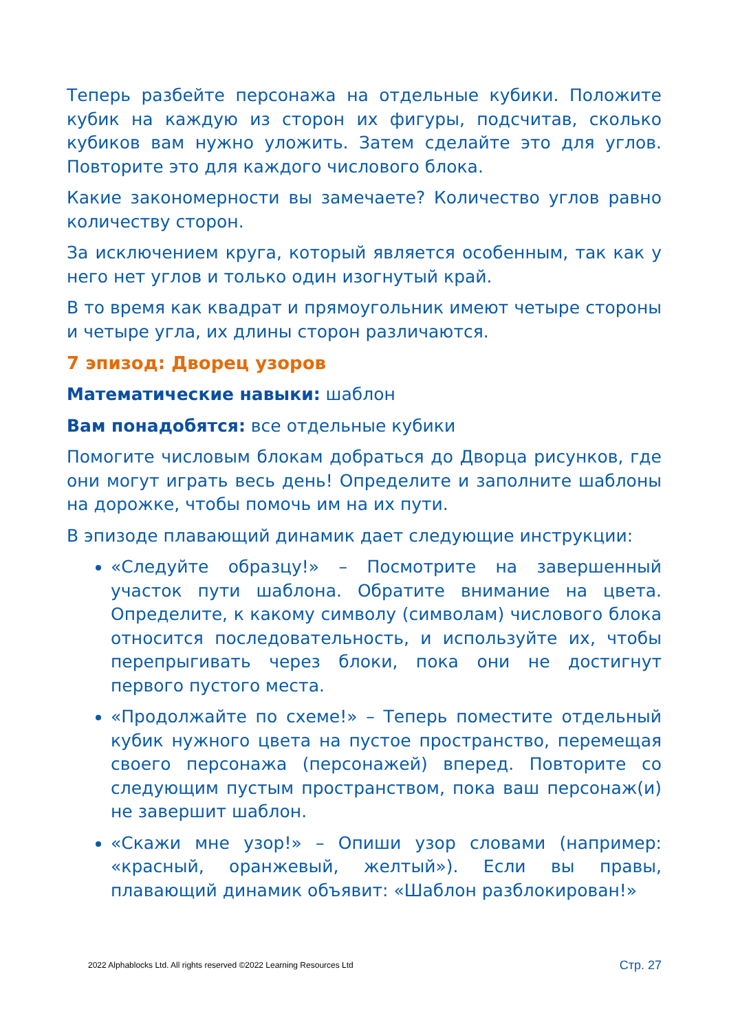Теперь разбейте персонажа на отдельные кубики. Положите кубик на каждую из сторон их фигуры, подсчитав, сколько кубиков вам нужно уложить. Затем сделайте это для углов. Повторите это для каждого числового блока.
Какие закономерности вы замечаете? Количество углов равно количеству сторон.
За исключением круга, который является особенным, так как у него нет углов и только один изогнутый край.
В то время как квадрат и прямоугольник имеют четыре стороны и четыре угла, их длины сторон различаются.
7 эпизод: Дворец узоров
Математические навыки: шаблон
Вам понадобятся: все отдельные кубики
Помогите числовым блокам добраться до Дворца рисунков, где они могут играть весь день! Определите и заполните шаблоны на дорожке, чтобы помочь им на их пути.
В эпизоде плавающий динамик дает следующие инструкции:
«Следуйте образцу!» – Посмотрите на завершенный участок пути шаблона. Обратите внимание на цвета. Определите, к какому символу (символам) числового блока относится последовательность, и используйте их, чтобы перепрыгивать через блоки, пока они не достигнут первого пустого места.
«Продолжайте по схеме!» – Теперь поместите отдельный кубик нужного цвета на пустое пространство, перемещая своего персонажа (персонажей) вперед. Повторите со следующим пустым пространством, пока ваш персонаж(и) не завершит шаблон.
«Скажи мне узор!» – Опиши узор словами (например: «красный, оранжевый, желтый»). Если вы правы, плавающий динамик объявит: «Шаблон разблокирован!»
2022 Alphablocks Ltd. All rights reserved ©2022 Learning Resources Ltd Стр. 27